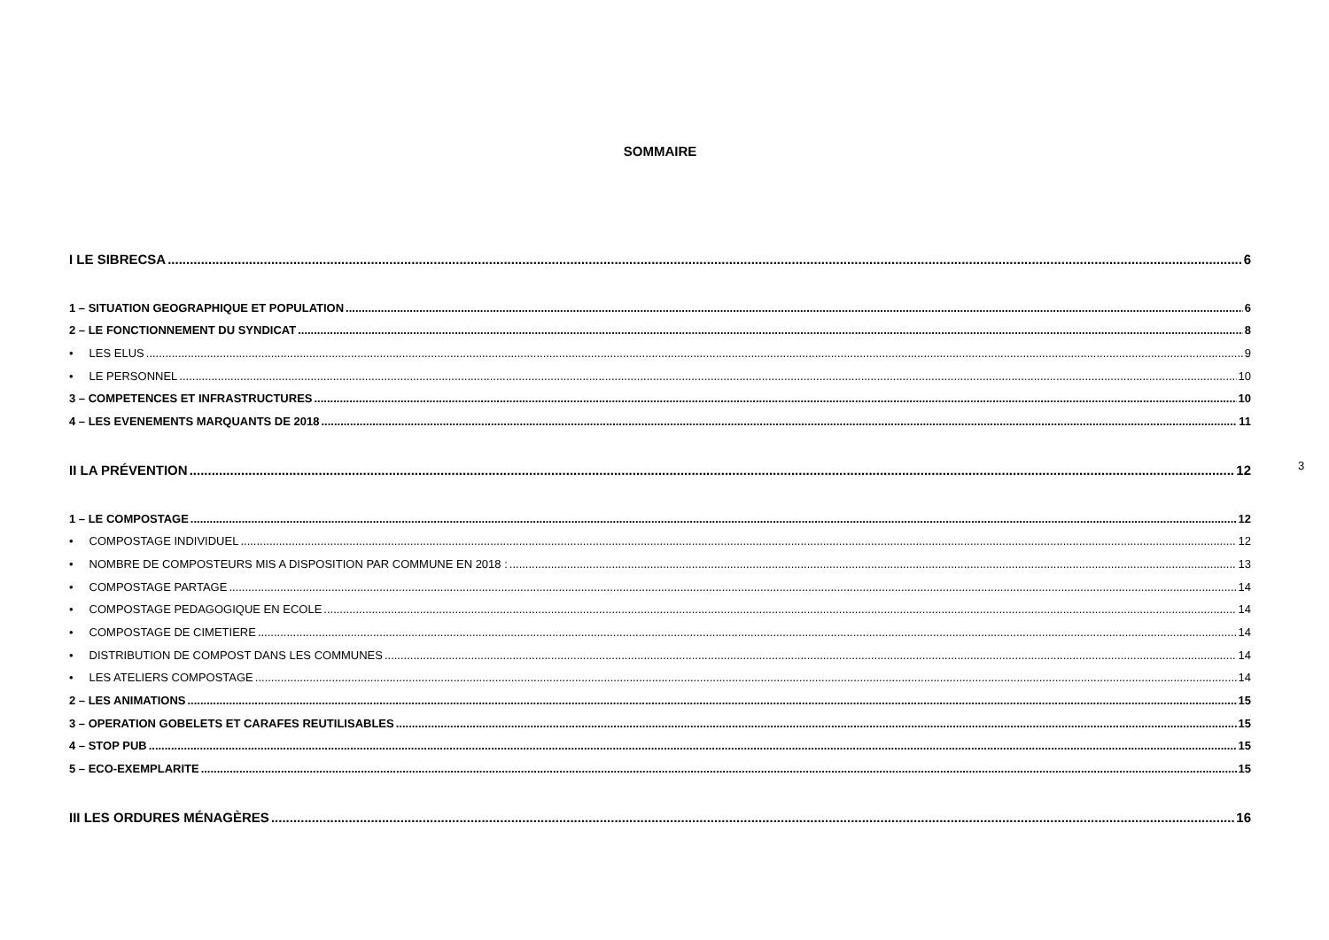SOMMAIRE
I LE SIBRECSA 6
1 – SITUATION GEOGRAPHIQUE ET POPULATION 6
2 – LE FONCTIONNEMENT DU SYNDICAT 8
• LES ELUS 9
• LE PERSONNEL 10
3 – COMPETENCES ET INFRASTRUCTURES 10
4 – LES EVENEMENTS MARQUANTS DE 2018 11
II LA PRÉVENTION 12
1 – LE COMPOSTAGE 12
• COMPOSTAGE INDIVIDUEL 12
• NOMBRE DE COMPOSTEURS MIS A DISPOSITION PAR COMMUNE EN 2018 : 13
• COMPOSTAGE PARTAGE 14
• COMPOSTAGE PEDAGOGIQUE EN ECOLE 14
• COMPOSTAGE DE CIMETIERE 14
• DISTRIBUTION DE COMPOST DANS LES COMMUNES 14
• LES ATELIERS COMPOSTAGE 14
2 – LES ANIMATIONS 15
3 – OPERATION GOBELETS ET CARAFES REUTILISABLES 15
4 – STOP PUB 15
5 – ECO-EXEMPLARITE 15
III LES ORDURES MÉNAGÈRES 16
3